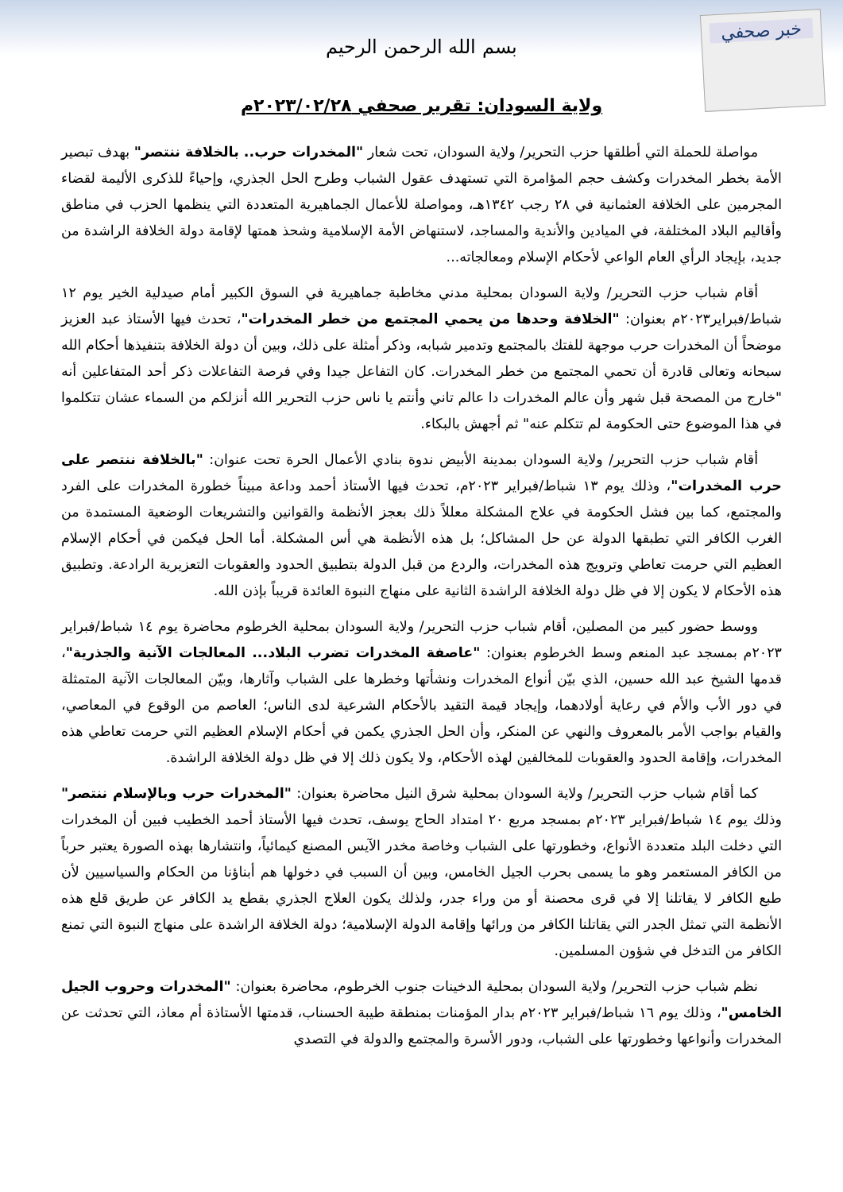خبر صحفي
بسم الله الرحمن الرحيم
ولاية السودان: تقرير صحفي ٢٠٢٣/٠٢/٢٨م
مواصلة للحملة التي أطلقها حزب التحرير/ ولاية السودان، تحت شعار "المخدرات حرب.. بالخلافة ننتصر" بهدف تبصير الأمة بخطر المخدرات وكشف حجم المؤامرة التي تستهدف عقول الشباب وطرح الحل الجذري، وإحياءً للذكرى الأليمة لقضاء المجرمين على الخلافة العثمانية في ٢٨ رجب ١٣٤٢هـ، ومواصلة للأعمال الجماهيرية المتعددة التي ينظمها الحزب في مناطق وأقاليم البلاد المختلفة، في الميادين والأندية والمساجد، لاستنهاض الأمة الإسلامية وشحذ همتها لإقامة دولة الخلافة الراشدة من جديد، بإيجاد الرأي العام الواعي لأحكام الإسلام ومعالجاته...
أقام شباب حزب التحرير/ ولاية السودان بمحلية مدني مخاطبة جماهيرية في السوق الكبير أمام صيدلية الخير يوم ١٢ شباط/فبراير٢٠٢٣م بعنوان: "الخلافة وحدها من يحمي المجتمع من خطر المخدرات"، تحدث فيها الأستاذ عبد العزيز موضحاً أن المخدرات حرب موجهة للفتك بالمجتمع وتدمير شبابه، وذكر أمثلة على ذلك، وبين أن دولة الخلافة بتنفيذها أحكام الله سبحانه وتعالى قادرة أن تحمي المجتمع من خطر المخدرات. كان التفاعل جيدا وفي فرصة التفاعلات ذكر أحد المتفاعلين أنه "خارج من المصحة قبل شهر وأن عالم المخدرات دا عالم تاني وأنتم يا ناس حزب التحرير الله أنزلكم من السماء عشان تتكلموا في هذا الموضوع حتى الحكومة لم تتكلم عنه" ثم أجهش بالبكاء.
أقام شباب حزب التحرير/ ولاية السودان بمدينة الأبيض ندوة بنادي الأعمال الحرة تحت عنوان: "بالخلافة ننتصر على حرب المخدرات"، وذلك يوم ١٣ شباط/فبراير ٢٠٢٣م، تحدث فيها الأستاذ أحمد وداعة مبيناً خطورة المخدرات على الفرد والمجتمع، كما بين فشل الحكومة في علاج المشكلة معللاً ذلك بعجز الأنظمة والقوانين والتشريعات الوضعية المستمدة من الغرب الكافر التي تطبقها الدولة عن حل المشاكل؛ بل هذه الأنظمة هي أس المشكلة. أما الحل فيكمن في أحكام الإسلام العظيم التي حرمت تعاطي وترويج هذه المخدرات، والردع من قبل الدولة بتطبيق الحدود والعقوبات التعزيرية الرادعة. وتطبيق هذه الأحكام لا يكون إلا في ظل دولة الخلافة الراشدة الثانية على منهاج النبوة العائدة قريباً بإذن الله.
ووسط حضور كبير من المصلين، أقام شباب حزب التحرير/ ولاية السودان بمحلية الخرطوم محاضرة يوم ١٤ شباط/فبراير ٢٠٢٣م بمسجد عبد المنعم وسط الخرطوم بعنوان: "عاصفة المخدرات تضرب البلاد... المعالجات الآنية والجذرية"، قدمها الشيخ عبد الله حسين، الذي بيّن أنواع المخدرات ونشأتها وخطرها على الشباب وآثارها، وبيّن المعالجات الآنية المتمثلة في دور الأب والأم في رعاية أولادهما، وإيجاد قيمة التقيد بالأحكام الشرعية لدى الناس؛ العاصم من الوقوع في المعاصي، والقيام بواجب الأمر بالمعروف والنهي عن المنكر، وأن الحل الجذري يكمن في أحكام الإسلام العظيم التي حرمت تعاطي هذه المخدرات، وإقامة الحدود والعقوبات للمخالفين لهذه الأحكام، ولا يكون ذلك إلا في ظل دولة الخلافة الراشدة.
كما أقام شباب حزب التحرير/ ولاية السودان بمحلية شرق النيل محاضرة بعنوان: "المخدرات حرب وبالإسلام ننتصر" وذلك يوم ١٤ شباط/فبراير ٢٠٢٣م بمسجد مربع ٢٠ امتداد الحاج يوسف، تحدث فيها الأستاذ أحمد الخطيب فبين أن المخدرات التي دخلت البلد متعددة الأنواع، وخطورتها على الشباب وخاصة مخدر الآيس المصنع كيمائياً، وانتشارها بهذه الصورة يعتبر حرباً من الكافر المستعمر وهو ما يسمى بحرب الجيل الخامس، وبين أن السبب في دخولها هم أبناؤنا من الحكام والسياسيين لأن طبع الكافر لا يقاتلنا إلا في قرى محصنة أو من وراء جدر، ولذلك يكون العلاج الجذري بقطع يد الكافر عن طريق قلع هذه الأنظمة التي تمثل الجدر التي يقاتلنا الكافر من ورائها وإقامة الدولة الإسلامية؛ دولة الخلافة الراشدة على منهاج النبوة التي تمنع الكافر من التدخل في شؤون المسلمين.
نظم شباب حزب التحرير/ ولاية السودان بمحلية الدخينات جنوب الخرطوم، محاضرة بعنوان: "المخدرات وحروب الجيل الخامس"، وذلك يوم ١٦ شباط/فبراير ٢٠٢٣م بدار المؤمنات بمنطقة طيبة الحسناب، قدمتها الأستاذة أم معاذ، التي تحدثت عن المخدرات وأنواعها وخطورتها على الشباب، ودور الأسرة والمجتمع والدولة في التصدي